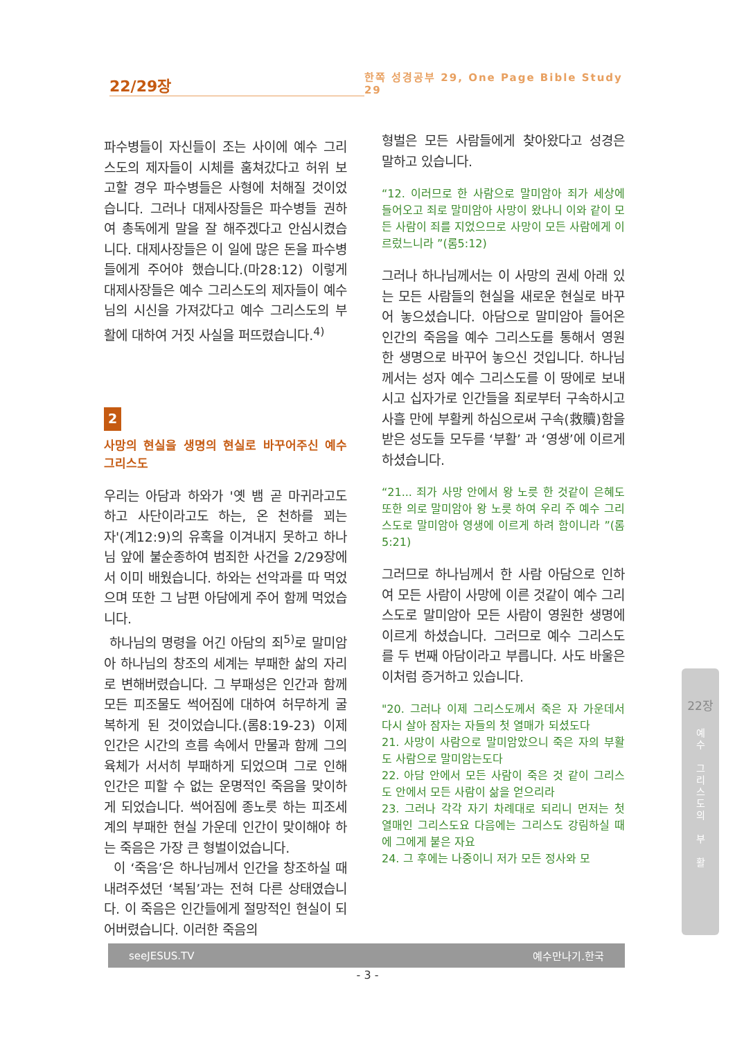22/29장
한쪽 성경공부 29, One Page Bible Study 29
파수병들이 자신들이 조는 사이에 예수 그리스도의 제자들이 시체를 훔쳐갔다고 허위 보고할 경우 파수병들은 사형에 처해질 것이었습니다. 그러나 대제사장들은 파수병들 권하여 총독에게 말을 잘 해주겠다고 안심시켰습니다. 대제사장들은 이 일에 많은 돈을 파수병들에게 주어야 했습니다.(마28:12) 이렇게 대제사장들은 예수 그리스도의 제자들이 예수님의 시신을 가져갔다고 예수 그리스도의 부활에 대하여 거짓 사실을 퍼뜨렸습니다.<sup>4)</sup>
2
사망의 현실을 생명의 현실로 바꾸어주신 예수 그리스도
우리는 아담과 하와가 '옛 뱀 곧 마귀라고도 하고 사단이라고도 하는, 온 천하를 꾀는 자'(계12:9)의 유혹을 이겨내지 못하고 하나님 앞에 불순종하여 범죄한 사건을 2/29장에서 이미 배웠습니다. 하와는 선악과를 따 먹었으며 또한 그 남편 아담에게 주어 함께 먹었습니다.
하나님의 명령을 어긴 아담의 죄<sup>5)</sup>로 말미암아 하나님의 창조의 세계는 부패한 삶의 자리로 변해버렸습니다. 그 부패성은 인간과 함께 모든 피조물도 썩어짐에 대하여 허무하게 굴복하게 된 것이었습니다.(롬8:19-23) 이제 인간은 시간의 흐름 속에서 만물과 함께 그의 육체가 서서히 부패하게 되었으며 그로 인해 인간은 피할 수 없는 운명적인 죽음을 맞이하게 되었습니다. 썩어짐에 종노릇 하는 피조세계의 부패한 현실 가운데 인간이 맞이해야 하는 죽음은 가장 큰 형벌이었습니다.
이 ‘죽음’은 하나님께서 인간을 창조하실 때 내려주셨던 ‘복됨’과는 전혀 다른 상태였습니다. 이 죽음은 인간들에게 절망적인 현실이 되어버렸습니다. 이러한 죽음의
형벌은 모든 사람들에게 찾아왔다고 성경은 말하고 있습니다.
“12. 이러므로 한 사람으로 말미암아 죄가 세상에 들어오고 죄로 말미암아 사망이 왔나니 이와 같이 모든 사람이 죄를 지었으므로 사망이 모든 사람에게 이르렀느니라 ”(롬5:12)
그러나 하나님께서는 이 사망의 권세 아래 있는 모든 사람들의 현실을 새로운 현실로 바꾸어 놓으셨습니다. 아담으로 말미암아 들어온 인간의 죽음을 예수 그리스도를 통해서 영원한 생명으로 바꾸어 놓으신 것입니다. 하나님께서는 성자 예수 그리스도를 이 땅에로 보내시고 십자가로 인간들을 죄로부터 구속하시고 사흘 만에 부활케 하심으로써 구속(救贖)함을 받은 성도들 모두를 ‘부활’ 과 ‘영생’에 이르게 하셨습니다.
“21... 죄가 사망 안에서 왕 노릇 한 것같이 은혜도 또한 의로 말미암아 왕 노릇 하여 우리 주 예수 그리스도로 말미암아 영생에 이르게 하려 함이니라 ”(롬5:21)
그러므로 하나님께서 한 사람 아담으로 인하여 모든 사람이 사망에 이른 것같이 예수 그리스도로 말미암아 모든 사람이 영원한 생명에 이르게 하셨습니다. 그러므로 예수 그리스도를 두 번째 아담이라고 부릅니다. 사도 바울은 이처럼 증거하고 있습니다.
"20. 그러나 이제 그리스도께서 죽은 자 가운데서 다시 살아 잠자는 자들의 첫 열매가 되셨도다
21. 사망이 사람으로 말미암았으니 죽은 자의 부활도 사람으로 말미암는도다
22. 아담 안에서 모든 사람이 죽은 것 같이 그리스도 안에서 모든 사람이 삶을 얻으리라
23. 그러나 각각 자기 차례대로 되리니 먼저는 첫 열매인 그리스도요 다음에는 그리스도 강림하실 때에 그에게 붙은 자요
24. 그 후에는 나중이니 저가 모든 정사와 모
22장
예
수
그
리
스
도
의
부
활
seeJESUS.TV 예수만나기.한국
- 3 -